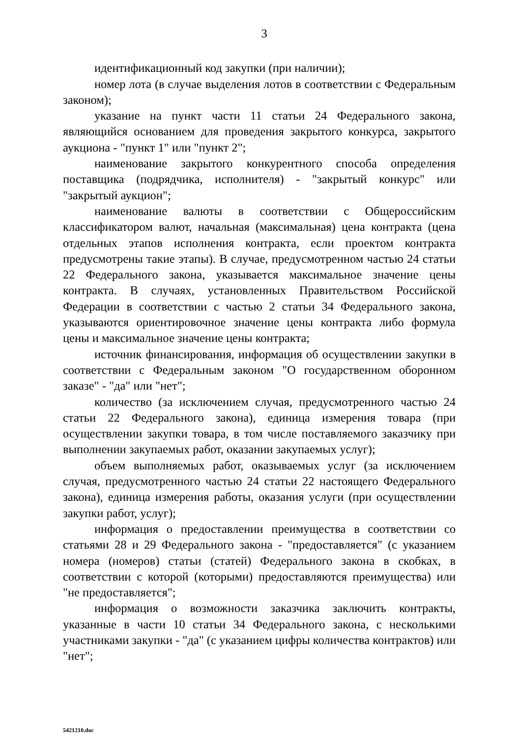3
идентификационный код закупки (при наличии);
номер лота (в случае выделения лотов в соответствии с Федеральным законом);
указание на пункт части 11 статьи 24 Федерального закона, являющийся основанием для проведения закрытого конкурса, закрытого аукциона - "пункт 1" или "пункт 2";
наименование закрытого конкурентного способа определения поставщика (подрядчика, исполнителя) - "закрытый конкурс" или "закрытый аукцион";
наименование валюты в соответствии с Общероссийским классификатором валют, начальная (максимальная) цена контракта (цена отдельных этапов исполнения контракта, если проектом контракта предусмотрены такие этапы). В случае, предусмотренном частью 24 статьи 22 Федерального закона, указывается максимальное значение цены контракта. В случаях, установленных Правительством Российской Федерации в соответствии с частью 2 статьи 34 Федерального закона, указываются ориентировочное значение цены контракта либо формула цены и максимальное значение цены контракта;
источник финансирования, информация об осуществлении закупки в соответствии с Федеральным законом "О государственном оборонном заказе" - "да" или "нет";
количество (за исключением случая, предусмотренного частью 24 статьи 22 Федерального закона), единица измерения товара (при осуществлении закупки товара, в том числе поставляемого заказчику при выполнении закупаемых работ, оказании закупаемых услуг);
объем выполняемых работ, оказываемых услуг (за исключением случая, предусмотренного частью 24 статьи 22 настоящего Федерального закона), единица измерения работы, оказания услуги (при осуществлении закупки работ, услуг);
информация о предоставлении преимущества в соответствии со статьями 28 и 29 Федерального закона - "предоставляется" (с указанием номера (номеров) статьи (статей) Федерального закона в скобках, в соответствии с которой (которыми) предоставляются преимущества) или "не предоставляется";
информация о возможности заказчика заключить контракты, указанные в части 10 статьи 34 Федерального закона, с несколькими участниками закупки - "да" (с указанием цифры количества контрактов) или "нет";
5421210.doc